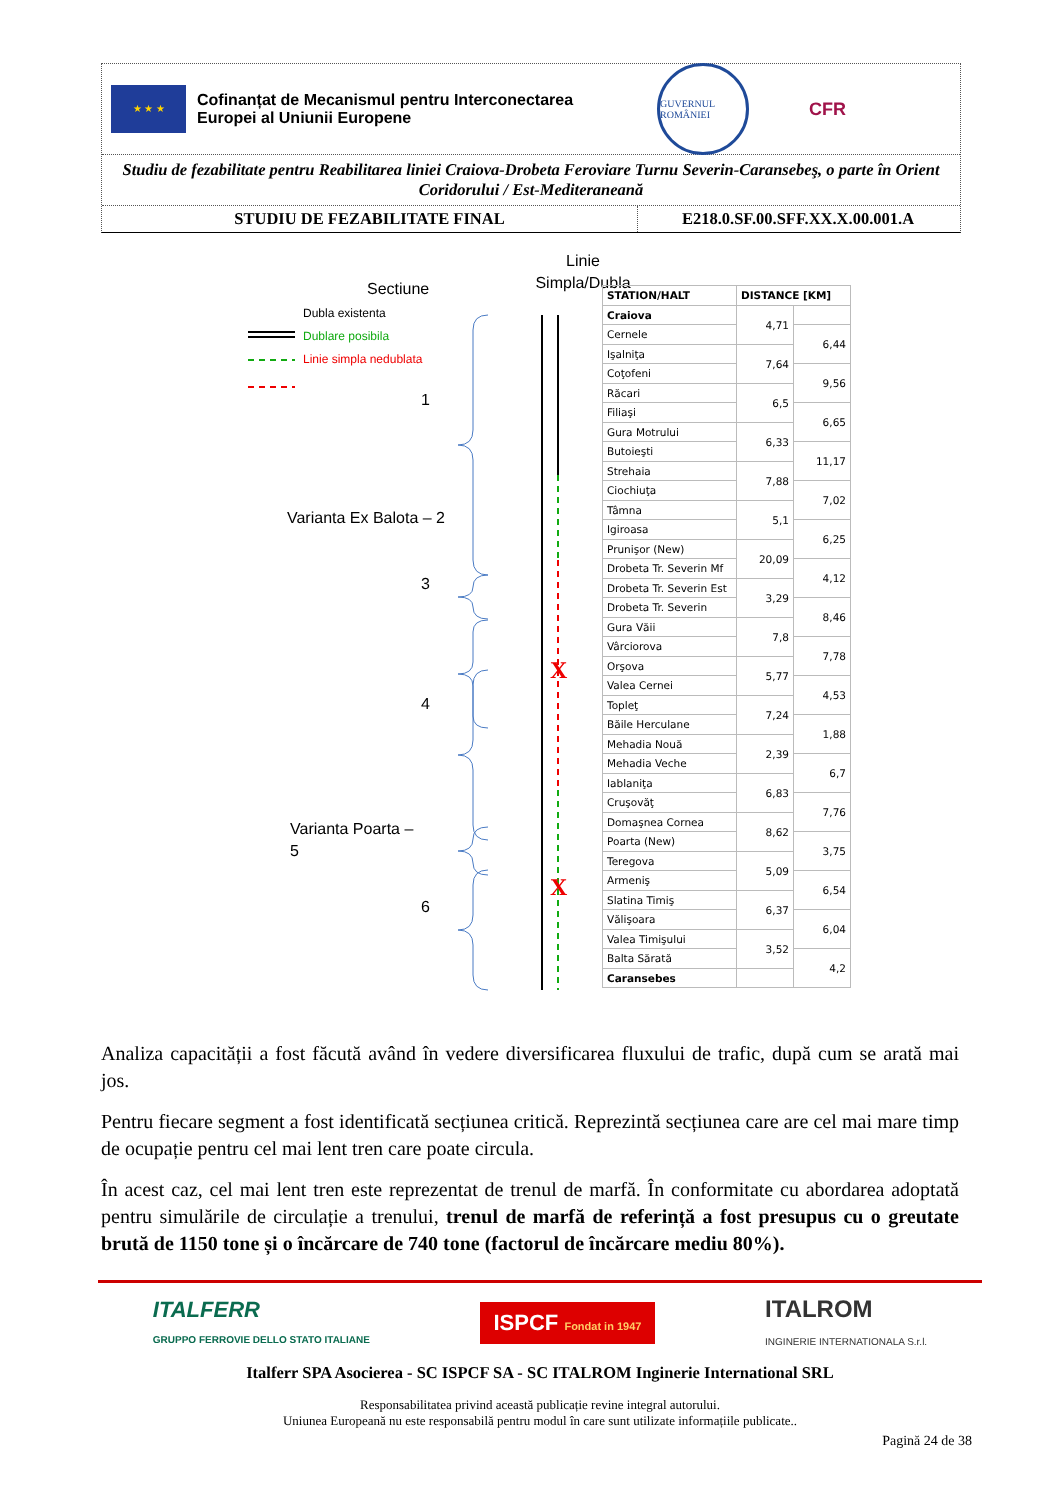★ ★ ★
Cofinanțat de Mecanismul pentru Interconectarea Europei al Uniunii Europene
GUVERNUL ROMÂNIEI
CFR
Studiu de fezabilitate pentru Reabilitarea liniei Craiova-Drobeta Feroviare Turnu Severin-Caransebeş, o parte în Orient Coridorului / Est-Mediteraneană
STUDIU DE FEZABILITATE FINAL E218.0.SF.00.SFF.XX.X.00.001.A
X
X
Sectiune
Linie Simpla/Dubla
Dubla existenta
Dublare posibila
Linie simpla nedublata
1
Varianta Ex Balota – 2
3
4
Varianta Poarta –
5
6
| STATION/HALT | DISTANCE [KM] | |
| --- | --- | --- |
| Craiova | 4,71 | |
| Cernele | | 6,44 |
| Işalniţa | 7,64 | |
| Coţofeni | | 9,56 |
| Răcari | 6,5 | |
| Filiaşi | | 6,65 |
| Gura Motrului | 6,33 | |
| Butoieşti | | 11,17 |
| Strehaia | 7,88 | |
| Ciochiuţa | | 7,02 |
| Tâmna | 5,1 | |
| Igiroasa | | 6,25 |
| Prunişor (New) | 20,09 | |
| Drobeta Tr. Severin Mf | | 4,12 |
| Drobeta Tr. Severin Est | 3,29 | |
| Drobeta Tr. Severin | | 8,46 |
| Gura Văii | 7,8 | |
| Vârciorova | | 7,78 |
| Orşova | 5,77 | |
| Valea Cernei | | 4,53 |
| Topleţ | 7,24 | |
| Băile Herculane | | 1,88 |
| Mehadia Nouă | 2,39 | |
| Mehadia Veche | | 6,7 |
| Iablaniţa | 6,83 | |
| Cruşovăţ | | 7,76 |
| Domaşnea Cornea | 8,62 | |
| Poarta (New) | | 3,75 |
| Teregova | 5,09 | |
| Armeniş | | 6,54 |
| Slatina Timiş | 6,37 | |
| Vălişoara | | 6,04 |
| Valea Timişului | 3,52 | |
| Balta Sărată | | 4,2 |
| Caransebes | | |
Analiza capacității a fost făcută având în vedere diversificarea fluxului de trafic, după cum se arată mai jos.
Pentru fiecare segment a fost identificată secțiunea critică. Reprezintă secțiunea care are cel mai mare timp de ocupație pentru cel mai lent tren care poate circula.
În acest caz, cel mai lent tren este reprezentat de trenul de marfă. În conformitate cu abordarea adoptată pentru simulările de circulație a trenului, trenul de marfă de referință a fost presupus cu o greutate brută de 1150 tone și o încărcare de 740 tone (factorul de încărcare mediu 80%).
ITALFERR
GRUPPO FERROVIE DELLO STATO ITALIANE
ISPCF Fondat in 1947
ITALROM
INGINERIE INTERNATIONALA S.r.l.
Italferr SPA Asocierea - SC ISPCF SA - SC ITALROM Inginerie International SRL
Responsabilitatea privind această publicație revine integral autorului.
Uniunea Europeană nu este responsabilă pentru modul în care sunt utilizate informațiile publicate..
Pagină 24 de 38